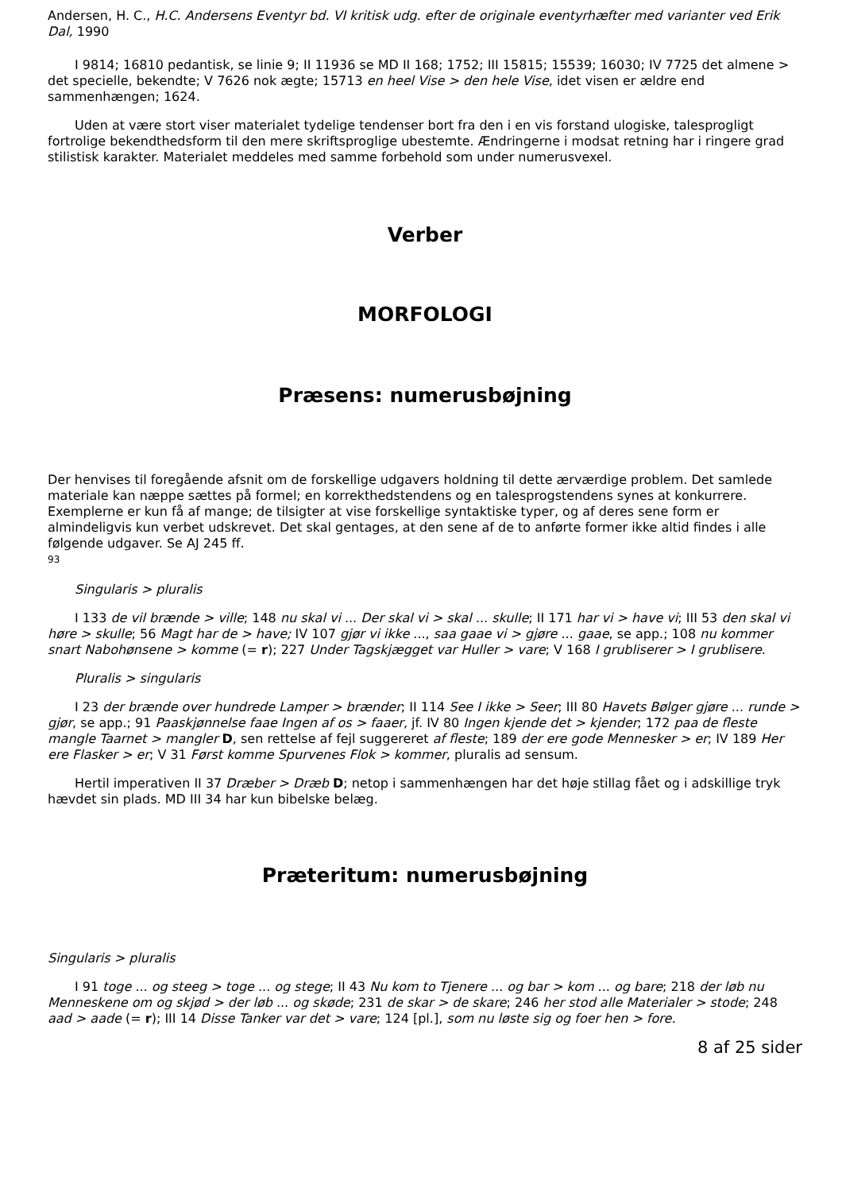Andersen, H. C., H.C. Andersens Eventyr bd. VI kritisk udg. efter de originale eventyrhæfter med varianter ved Erik Dal, 1990
I 9814; 16810 pedantisk, se linie 9; II 11936 se MD II 168; 1752; III 15815; 15539; 16030; IV 7725 det almene > det specielle, bekendte; V 7626 nok ægte; 15713 en heel Vise > den hele Vise, idet visen er ældre end sammenhængen; 1624.
Uden at være stort viser materialet tydelige tendenser bort fra den i en vis forstand ulogiske, talesprogligt fortrolige bekendthedsform til den mere skriftsproglige ubestemte. Ændringerne i modsat retning har i ringere grad stilistisk karakter. Materialet meddeles med samme forbehold som under numerusvexel.
Verber
MORFOLOGI
Præsens: numerusbøjning
Der henvises til foregående afsnit om de forskellige udgavers holdning til dette ærværdige problem. Det samlede materiale kan næppe sættes på formel; en korrekthedstendens og en talesprogstendens synes at konkurrere. Exemplerne er kun få af mange; de tilsigter at vise forskellige syntaktiske typer, og af deres sene form er almindeligvis kun verbet udskrevet. Det skal gentages, at den sene af de to anførte former ikke altid findes i alle følgende udgaver. Se AJ 245 ff.
93
Singularis > pluralis
I 133 de vil brænde > ville; 148 nu skal vi ... Der skal vi > skal ... skulle; II 171 har vi > have vi; III 53 den skal vi høre > skulle; 56 Magt har de > have; IV 107 gjør vi ikke ..., saa gaae vi > gjøre ... gaae, se app.; 108 nu kommer snart Nabohønsene > komme (= r); 227 Under Tagskjægget var Huller > vare; V 168 I grubliserer > I grublisere.
Pluralis > singularis
I 23 der brænde over hundrede Lamper > brænder; II 114 See I ikke > Seer; III 80 Havets Bølger gjøre ... runde > gjør, se app.; 91 Paaskjønnelse faae Ingen af os > faaer, jf. IV 80 Ingen kjende det > kjender; 172 paa de fleste mangle Taarnet > mangler D, sen rettelse af fejl suggereret af fleste; 189 der ere gode Mennesker > er; IV 189 Her ere Flasker > er; V 31 Først komme Spurvenes Flok > kommer, pluralis ad sensum.
Hertil imperativen II 37 Dræber > Dræb D; netop i sammenhængen har det høje stillag fået og i adskillige tryk hævdet sin plads. MD III 34 har kun bibelske belæg.
Præteritum: numerusbøjning
Singularis > pluralis
I 91 toge ... og steeg > toge ... og stege; II 43 Nu kom to Tjenere ... og bar > kom ... og bare; 218 der løb nu Menneskene om og skjød > der løb ... og skøde; 231 de skar > de skare; 246 her stod alle Materialer > stode; 248 aad > aade (= r); III 14 Disse Tanker var det > vare; 124 [pl.], som nu løste sig og foer hen > fore.
8 af 25 sider